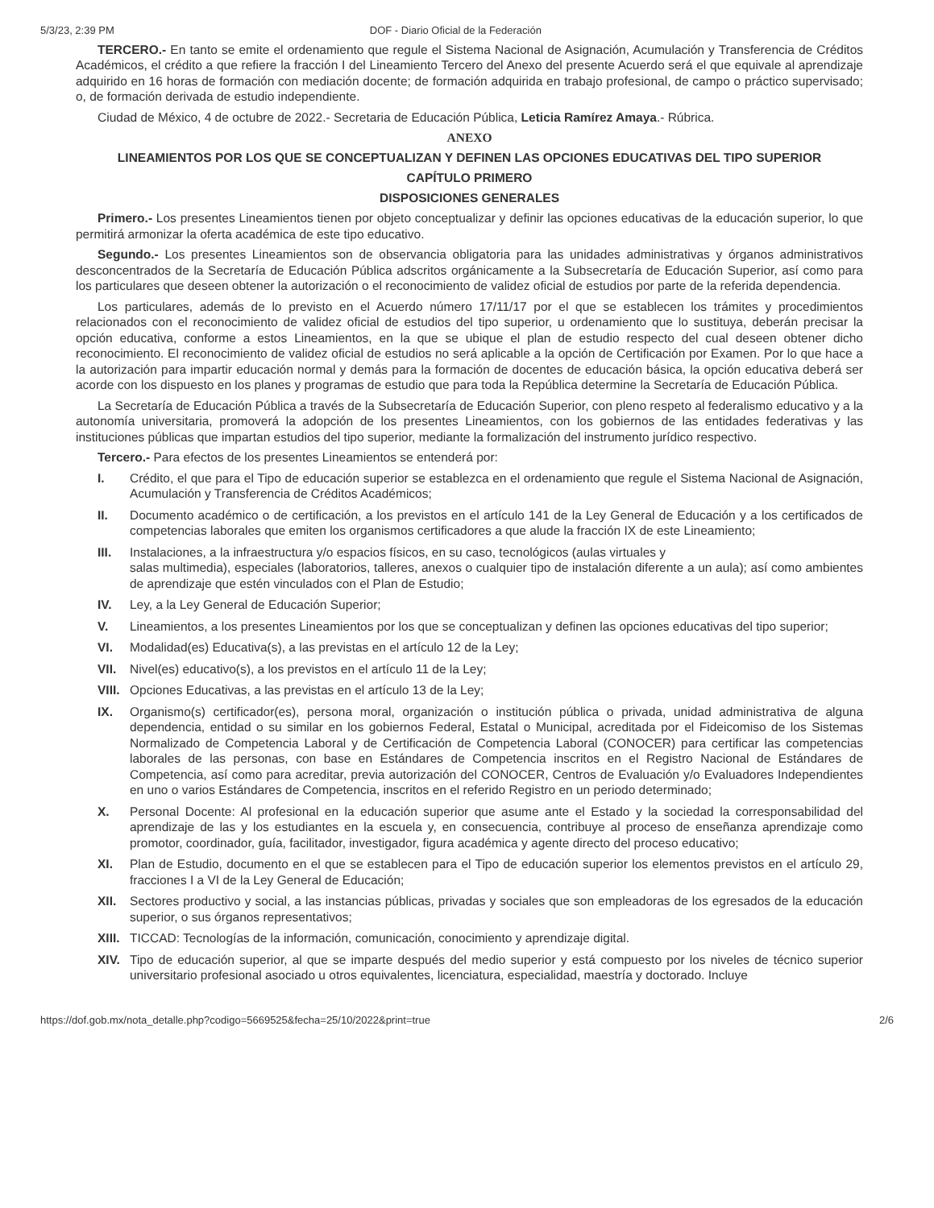5/3/23, 2:39 PM DOF - Diario Oficial de la Federación
TERCERO.- En tanto se emite el ordenamiento que regule el Sistema Nacional de Asignación, Acumulación y Transferencia de Créditos Académicos, el crédito a que refiere la fracción I del Lineamiento Tercero del Anexo del presente Acuerdo será el que equivale al aprendizaje adquirido en 16 horas de formación con mediación docente; de formación adquirida en trabajo profesional, de campo o práctico supervisado; o, de formación derivada de estudio independiente.
Ciudad de México, 4 de octubre de 2022.- Secretaria de Educación Pública, Leticia Ramírez Amaya.- Rúbrica.
ANEXO
LINEAMIENTOS POR LOS QUE SE CONCEPTUALIZAN Y DEFINEN LAS OPCIONES EDUCATIVAS DEL TIPO SUPERIOR
CAPÍTULO PRIMERO
DISPOSICIONES GENERALES
Primero.- Los presentes Lineamientos tienen por objeto conceptualizar y definir las opciones educativas de la educación superior, lo que permitirá armonizar la oferta académica de este tipo educativo.
Segundo.- Los presentes Lineamientos son de observancia obligatoria para las unidades administrativas y órganos administrativos desconcentrados de la Secretaría de Educación Pública adscritos orgánicamente a la Subsecretaría de Educación Superior, así como para los particulares que deseen obtener la autorización o el reconocimiento de validez oficial de estudios por parte de la referida dependencia.
Los particulares, además de lo previsto en el Acuerdo número 17/11/17 por el que se establecen los trámites y procedimientos relacionados con el reconocimiento de validez oficial de estudios del tipo superior, u ordenamiento que lo sustituya, deberán precisar la opción educativa, conforme a estos Lineamientos, en la que se ubique el plan de estudio respecto del cual deseen obtener dicho reconocimiento. El reconocimiento de validez oficial de estudios no será aplicable a la opción de Certificación por Examen. Por lo que hace a la autorización para impartir educación normal y demás para la formación de docentes de educación básica, la opción educativa deberá ser acorde con los dispuesto en los planes y programas de estudio que para toda la República determine la Secretaría de Educación Pública.
La Secretaría de Educación Pública a través de la Subsecretaría de Educación Superior, con pleno respeto al federalismo educativo y a la autonomía universitaria, promoverá la adopción de los presentes Lineamientos, con los gobiernos de las entidades federativas y las instituciones públicas que impartan estudios del tipo superior, mediante la formalización del instrumento jurídico respectivo.
Tercero.- Para efectos de los presentes Lineamientos se entenderá por:
I. Crédito, el que para el Tipo de educación superior se establezca en el ordenamiento que regule el Sistema Nacional de Asignación, Acumulación y Transferencia de Créditos Académicos;
II. Documento académico o de certificación, a los previstos en el artículo 141 de la Ley General de Educación y a los certificados de competencias laborales que emiten los organismos certificadores a que alude la fracción IX de este Lineamiento;
III. Instalaciones, a la infraestructura y/o espacios físicos, en su caso, tecnológicos (aulas virtuales y
salas multimedia), especiales (laboratorios, talleres, anexos o cualquier tipo de instalación diferente a un aula); así como ambientes de aprendizaje que estén vinculados con el Plan de Estudio;
IV. Ley, a la Ley General de Educación Superior;
V. Lineamientos, a los presentes Lineamientos por los que se conceptualizan y definen las opciones educativas del tipo superior;
VI. Modalidad(es) Educativa(s), a las previstas en el artículo 12 de la Ley;
VII. Nivel(es) educativo(s), a los previstos en el artículo 11 de la Ley;
VIII. Opciones Educativas, a las previstas en el artículo 13 de la Ley;
IX. Organismo(s) certificador(es), persona moral, organización o institución pública o privada, unidad administrativa de alguna dependencia, entidad o su similar en los gobiernos Federal, Estatal o Municipal, acreditada por el Fideicomiso de los Sistemas Normalizado de Competencia Laboral y de Certificación de Competencia Laboral (CONOCER) para certificar las competencias laborales de las personas, con base en Estándares de Competencia inscritos en el Registro Nacional de Estándares de Competencia, así como para acreditar, previa autorización del CONOCER, Centros de Evaluación y/o Evaluadores Independientes en uno o varios Estándares de Competencia, inscritos en el referido Registro en un periodo determinado;
X. Personal Docente: Al profesional en la educación superior que asume ante el Estado y la sociedad la corresponsabilidad del aprendizaje de las y los estudiantes en la escuela y, en consecuencia, contribuye al proceso de enseñanza aprendizaje como promotor, coordinador, guía, facilitador, investigador, figura académica y agente directo del proceso educativo;
XI. Plan de Estudio, documento en el que se establecen para el Tipo de educación superior los elementos previstos en el artículo 29, fracciones I a VI de la Ley General de Educación;
XII. Sectores productivo y social, a las instancias públicas, privadas y sociales que son empleadoras de los egresados de la educación superior, o sus órganos representativos;
XIII. TICCAD: Tecnologías de la información, comunicación, conocimiento y aprendizaje digital.
XIV. Tipo de educación superior, al que se imparte después del medio superior y está compuesto por los niveles de técnico superior universitario profesional asociado u otros equivalentes, licenciatura, especialidad, maestría y doctorado. Incluye
https://dof.gob.mx/nota_detalle.php?codigo=5669525&fecha=25/10/2022&print=true 2/6